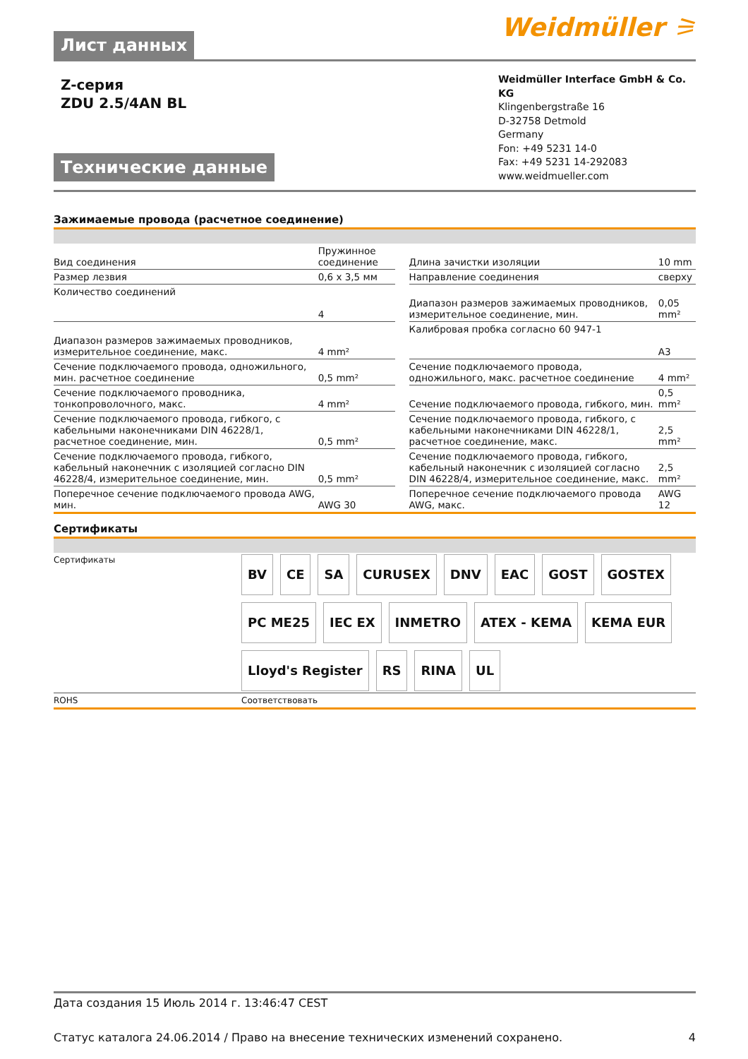Лист данных
Weidmüller ⚞
Z-серия
ZDU 2.5/4AN BL
Технические данные
Weidmüller Interface GmbH & Co. KG
Klingenbergstraße 16
D-32758 Detmold
Germany
Fon: +49 5231 14-0
Fax: +49 5231 14-292083
www.weidmueller.com
Зажимаемые провода (расчетное соединение)
| Вид соединения | Пружинное соединение | | Длина зачистки изоляции | 10 mm |
| Размер лезвия | 0,6 x 3,5 мм | | Направление соединения | сверху |
| Количество соединений | 4 | | Диапазон размеров зажимаемых проводников, измерительное соединение, мин. | 0,05 mm² |
| Диапазон размеров зажимаемых проводников, измерительное соединение, макс. | 4 mm² | | Калибровая пробка согласно 60 947-1 | A3 |
| Сечение подключаемого провода, одножильного, мин. расчетное соединение | 0,5 mm² | | Сечение подключаемого провода, одножильного, макс. расчетное соединение | 4 mm² |
| Сечение подключаемого проводника, тонкопроволочного, макс. | 4 mm² | | Сечение подключаемого провода, гибкого, мин. | 0,5 mm² |
| Сечение подключаемого провода, гибкого, с кабельными наконечниками DIN 46228/1, расчетное соединение, мин. | 0,5 mm² | | Сечение подключаемого провода, гибкого, с кабельными наконечниками DIN 46228/1, расчетное соединение, макс. | 2,5 mm² |
| Сечение подключаемого провода, гибкого, кабельный наконечник с изоляцией согласно DIN 46228/4, измерительное соединение, мин. | 0,5 mm² | | Сечение подключаемого провода, гибкого, кабельный наконечник с изоляцией согласно DIN 46228/4, измерительное соединение, макс. | 2,5 mm² |
| Поперечное сечение подключаемого провода AWG, мин. | AWG 30 | | Поперечное сечение подключаемого провода AWG, макс. | AWG 12 |
Сертификаты
| Сертификаты | BV CE SA CURUSEX DNV EAC GOST GOSTEX PC ME25 IEC EX INMETRO ATEX - KEMA KEMA EUR Lloyd's Register RS RINA UL |
| ROHS | Соответствовать |
Дата создания 15 Июль 2014 г. 13:46:47 CEST
Статус каталога 24.06.2014 / Право на внесение технических изменений сохранено. 4